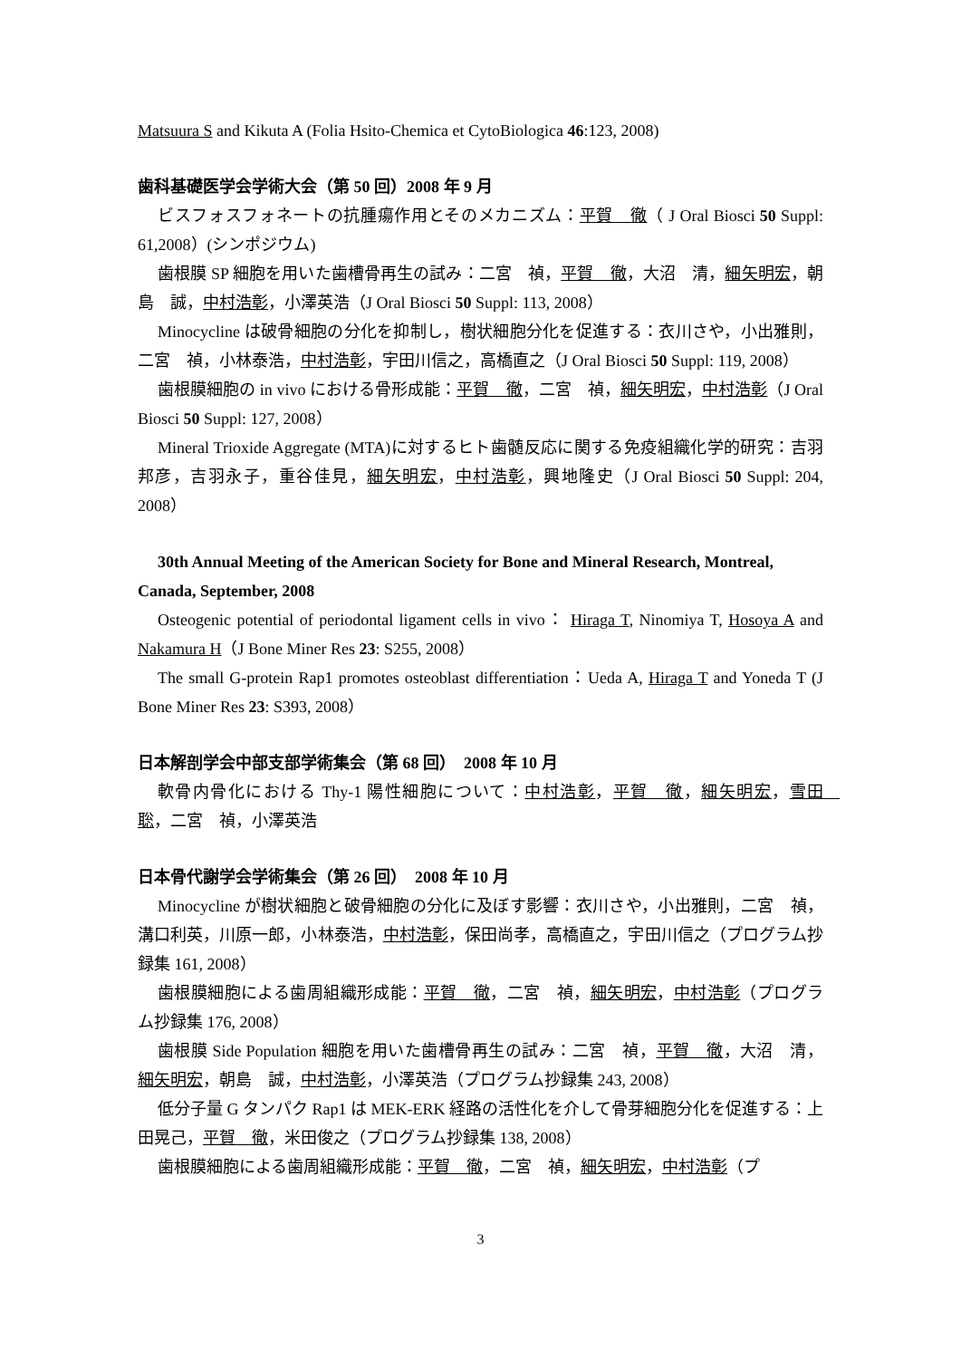Matsuura S and Kikuta A (Folia Hsito-Chemica et CytoBiologica 46:123, 2008)
歯科基礎医学会学術大会（第 50 回）2008 年 9 月
ビスフォスフォネートの抗腫瘍作用とそのメカニズム：平賀　徹（ J Oral Biosci 50 Suppl: 61,2008）(シンポジウム)
歯根膜 SP 細胞を用いた歯槽骨再生の試み：二宮　禎，平賀　徹，大沼　清，細矢明宏，朝島　誠，中村浩彰，小澤英浩（J Oral Biosci 50 Suppl: 113, 2008）
Minocycline は破骨細胞の分化を抑制し，樹状細胞分化を促進する：衣川さや，小出雅則，二宮　禎，小林泰浩，中村浩彰，宇田川信之，高橋直之（J Oral Biosci 50 Suppl: 119, 2008）
歯根膜細胞の in vivo における骨形成能：平賀　徹，二宮　禎，細矢明宏，中村浩彰（J Oral Biosci 50 Suppl: 127, 2008）
Mineral Trioxide Aggregate (MTA)に対するヒト歯髄反応に関する免疫組織化学的研究：吉羽邦彦，吉羽永子，重谷佳見，細矢明宏，中村浩彰，興地隆史（J Oral Biosci 50 Suppl: 204, 2008）
30th Annual Meeting of the American Society for Bone and Mineral Research, Montreal, Canada, September, 2008
Osteogenic potential of periodontal ligament cells in vivo： Hiraga T, Ninomiya T, Hosoya A and Nakamura H（J Bone Miner Res 23: S255, 2008）
The small G-protein Rap1 promotes osteoblast differentiation：Ueda A, Hiraga T and Yoneda T (J Bone Miner Res 23: S393, 2008）
日本解剖学会中部支部学術集会（第 68 回）　2008 年 10 月
軟骨内骨化における Thy-1 陽性細胞について：中村浩彰，平賀　徹，細矢明宏，雪田　聡，二宮　禎，小澤英浩
日本骨代謝学会学術集会（第 26 回）　2008 年 10 月
Minocycline が樹状細胞と破骨細胞の分化に及ぼす影響：衣川さや，小出雅則，二宮　禎，溝口利英，川原一郎，小林泰浩，中村浩彰，保田尚孝，高橋直之，宇田川信之（プログラム抄録集 161, 2008）
歯根膜細胞による歯周組織形成能：平賀　徹，二宮　禎，細矢明宏，中村浩彰（プログラム抄録集 176, 2008）
歯根膜 Side Population 細胞を用いた歯槽骨再生の試み：二宮　禎，平賀　徹，大沼　清，細矢明宏，朝島　誠，中村浩彰，小澤英浩（プログラム抄録集 243, 2008）
低分子量 G タンパク Rap1 は MEK-ERK 経路の活性化を介して骨芽細胞分化を促進する：上田晃己，平賀　徹，米田俊之（プログラム抄録集 138, 2008）
歯根膜細胞による歯周組織形成能：平賀　徹，二宮　禎，細矢明宏，中村浩彰（プ
3